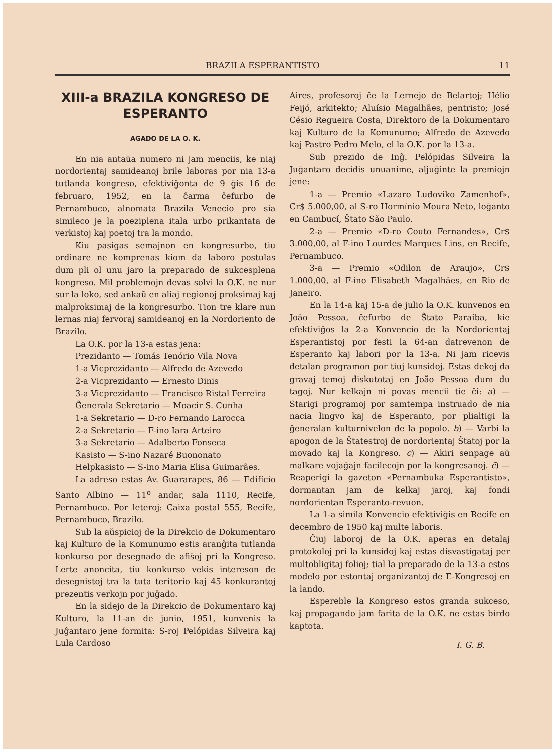BRAZILA ESPERANTISTO 11
XIII-a BRAZILA KONGRESO DE ESPERANTO
AGADO DE LA O. K.
En nia antaŭa numero ni jam menciis, ke niaj nordorientaj samideanoj brile laboras por nia 13-a tutlanda kongreso, efektiviĝonta de 9 ĝis 16 de februaro, 1952, en la ĉarma ĉefurbo de Pernambuco, alnomata Brazila Venecio pro sia simileco je la poeziplena itala urbo prikantata de verkistoj kaj poetoj tra la mondo.
Kiu pasigas semajnon en kongresurbo, tiu ordinare ne komprenas kiom da laboro postulas dum pli ol unu jaro la preparado de sukcesplena kongreso. Mil problemojn devas solvi la O.K. ne nur sur la loko, sed ankaŭ en aliaj regionoj proksimaj kaj malproksimaj de la kongresurbo. Tion tre klare nun lernas niaj fervoraj samideanoj en la Nordoriento de Brazilo.
La O.K. por la 13-a estas jena:
Prezidanto — Tomás Tenório Vila Nova
1-a Vicprezidanto — Alfredo de Azevedo
2-a Vicprezidanto — Ernesto Dinis
3-a Vicprezidanto — Francisco Ristal Ferreira
Ĝenerala Sekretario — Moacir S. Cunha
1-a Sekretario — D-ro Fernando Larocca
2-a Sekretario — F-ino Iara Arteiro
3-a Sekretario — Adalberto Fonseca
Kasisto — S-ino Nazaré Buononato
Helpkasisto — S-ino Maria Elisa Guimarães.
La adreso estas Av. Guararapes, 86 — Edifício Santo Albino — 11<sup>o</sup> andar, sala 1110, Recife, Pernambuco. Por leteroj: Caixa postal 555, Recife, Pernambuco, Brazilo.
Sub la aŭspicioj de la Direkcio de Dokumentaro kaj Kulturo de la Komunumo estis aranĝita tutlanda konkurso por desegnado de afiŝoj pri la Kongreso. Lerte anoncita, tiu konkurso vekis intereson de desegnistoj tra la tuta teritorio kaj 45 konkurantoj prezentis verkojn por juĝado.
En la sidejo de la Direkcio de Dokumentaro kaj Kulturo, la 11-an de junio, 1951, kunvenis la Juĝantaro jene formita: S-roj Pelópidas Silveira kaj Lula Cardoso
Aires, profesoroj ĉe la Lernejo de Belartoj; Hélio Feijó, arkitekto; Aluísio Magalhães, pentristo; José Césio Regueira Costa, Direktoro de la Dokumentaro kaj Kulturo de la Komunumo; Alfredo de Azevedo kaj Pastro Pedro Melo, el la O.K. por la 13-a.
Sub prezido de Inĝ. Pelópidas Silveira la Juĝantaro decidis unuanime, aljuĝinte la premiojn jene:
1-a — Premio «Lazaro Ludoviko Zamenhof», Cr$ 5.000,00, al S-ro Hormínio Moura Neto, loĝanto en Cambucí, Ŝtato São Paulo.
2-a — Premio «D-ro Couto Fernandes», Cr$ 3.000,00, al F-ino Lourdes Marques Lins, en Recife, Pernambuco.
3-a — Premio «Odilon de Araujo», Cr$ 1.000,00, al F-ino Elisabeth Magalhães, en Rio de Janeiro.
En la 14-a kaj 15-a de julio la O.K. kunvenos en João Pessoa, ĉefurbo de Ŝtato Paraíba, kie efektiviĝos la 2-a Konvencio de la Nordorientaj Esperantistoj por festi la 64-an datrevenon de Esperanto kaj labori por la 13-a. Ni jam ricevis detalan programon por tiuj kunsidoj. Estas dekoj da gravaj temoj diskutotaj en João Pessoa dum du tagoj. Nur kelkajn ni povas mencii tie ĉi: a) — Starigi programoj por samtempa instruado de nia nacia lingvo kaj de Esperanto, por plialtigi la ĝeneralan kulturnivelon de la popolo. b) — Varbi la apogon de la Ŝtatestroj de nordorientaj Ŝtatoj por la movado kaj la Kongreso. c) — Akiri senpage aŭ malkare vojaĝajn facilecojn por la kongresanoj. ĉ) — Reaperigi la gazeton «Pernambuka Esperantisto», dormantan jam de kelkaj jaroj, kaj fondi nordorientan Esperanto-revuon.
La 1-a simila Konvencio efektiviĝis en Recife en decembro de 1950 kaj multe laboris.
Ĉiuj laboroj de la O.K. aperas en detalaj protokoloj pri la kunsidoj kaj estas disvastigataj per multobligitaj folioj; tial la preparado de la 13-a estos modelo por estontaj organizantoj de E-Kongresoj en la lando.
Espereble la Kongreso estos granda sukceso, kaj propagando jam farita de la O.K. ne estas birdo kaptota.
I. G. B.